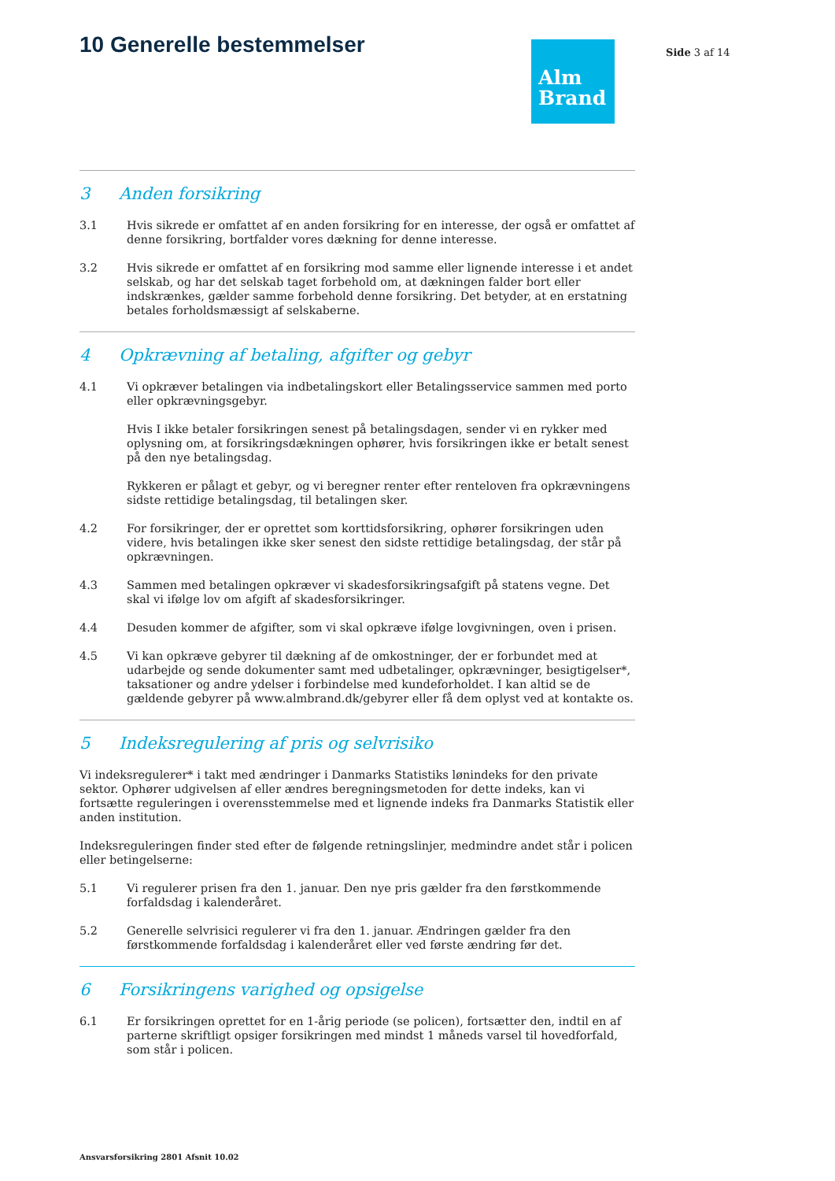10 Generelle bestemmelser
Alm
Brand
Side 3 af 14
3 Anden forsikring
3.1 Hvis sikrede er omfattet af en anden forsikring for en interesse, der også er omfattet af denne forsikring, bortfalder vores dækning for denne interesse.
3.2 Hvis sikrede er omfattet af en forsikring mod samme eller lignende interesse i et andet selskab, og har det selskab taget forbehold om, at dækningen falder bort eller indskrænkes, gælder samme forbehold denne forsikring. Det betyder, at en erstatning betales forholdsmæssigt af selskaberne.
4 Opkrævning af betaling, afgifter og gebyr
4.1 Vi opkræver betalingen via indbetalingskort eller Betalingsservice sammen med porto eller opkrævningsgebyr.
Hvis I ikke betaler forsikringen senest på betalingsdagen, sender vi en rykker med oplysning om, at forsikringsdækningen ophører, hvis forsikringen ikke er betalt senest på den nye betalingsdag.
Rykkeren er pålagt et gebyr, og vi beregner renter efter renteloven fra opkrævningens sidste rettidige betalingsdag, til betalingen sker.
4.2 For forsikringer, der er oprettet som korttidsforsikring, ophører forsikringen uden videre, hvis betalingen ikke sker senest den sidste rettidige betalingsdag, der står på opkrævningen.
4.3 Sammen med betalingen opkræver vi skadesforsikringsafgift på statens vegne. Det skal vi ifølge lov om afgift af skadesforsikringer.
4.4 Desuden kommer de afgifter, som vi skal opkræve ifølge lovgivningen, oven i prisen.
4.5 Vi kan opkræve gebyrer til dækning af de omkostninger, der er forbundet med at udarbejde og sende dokumenter samt med udbetalinger, opkrævninger, besigtigelser*, taksationer og andre ydelser i forbindelse med kundeforholdet. I kan altid se de gældende gebyrer på www.almbrand.dk/gebyrer eller få dem oplyst ved at kontakte os.
5 Indeksregulering af pris og selvrisiko
Vi indeksregulerer* i takt med ændringer i Danmarks Statistiks lønindeks for den private sektor. Ophører udgivelsen af eller ændres beregningsmetoden for dette indeks, kan vi fortsætte reguleringen i overensstemmelse med et lignende indeks fra Danmarks Statistik eller anden institution.
Indeksreguleringen finder sted efter de følgende retningslinjer, medmindre andet står i policen eller betingelserne:
5.1 Vi regulerer prisen fra den 1. januar. Den nye pris gælder fra den førstkommende forfaldsdag i kalenderåret.
5.2 Generelle selvrisici regulerer vi fra den 1. januar. Ændringen gælder fra den førstkommende forfaldsdag i kalenderåret eller ved første ændring før det.
6 Forsikringens varighed og opsigelse
6.1 Er forsikringen oprettet for en 1-årig periode (se policen), fortsætter den, indtil en af parterne skriftligt opsiger forsikringen med mindst 1 måneds varsel til hovedforfald, som står i policen.
Ansvarsforsikring 2801 Afsnit 10.02